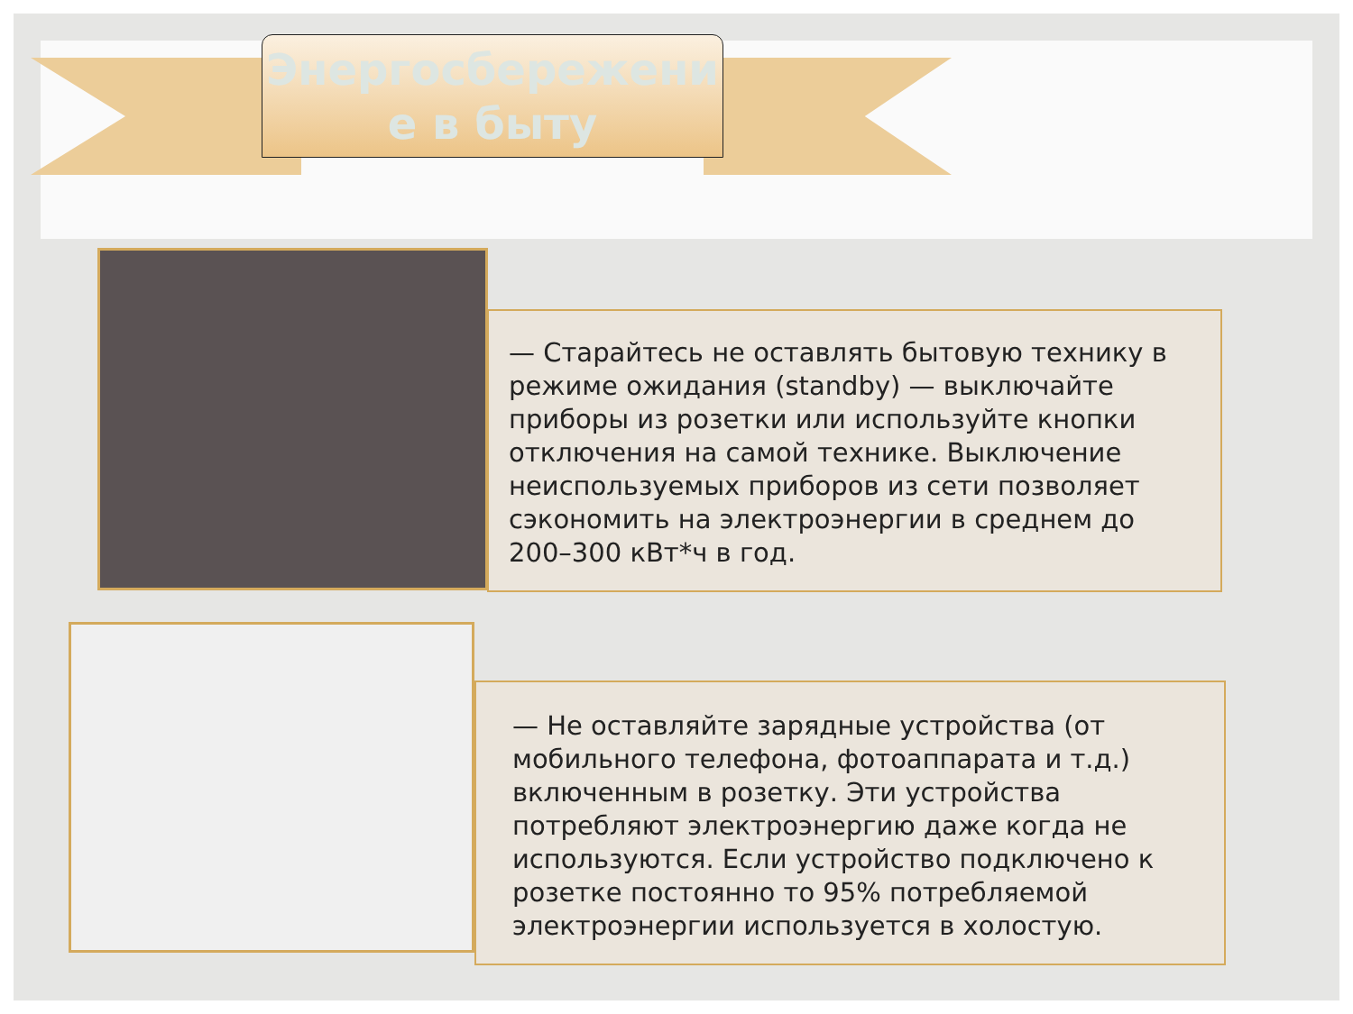Энергосбережени е в быту
— Старайтесь не оставлять бытовую технику в режиме ожидания (standby) — выключайте приборы из розетки или используйте кнопки отключения на самой технике. Выключение неиспользуемых приборов из сети позволяет сэкономить на электроэнергии в среднем до 200–300 кВт*ч в год.
— Не оставляйте зарядные устройства (от мобильного телефона, фотоаппарата и т.д.) включенным в розетку. Эти устройства потребляют электроэнергию даже когда не используются. Если устройство подключено к розетке постоянно то 95% потребляемой электроэнергии используется в холостую.